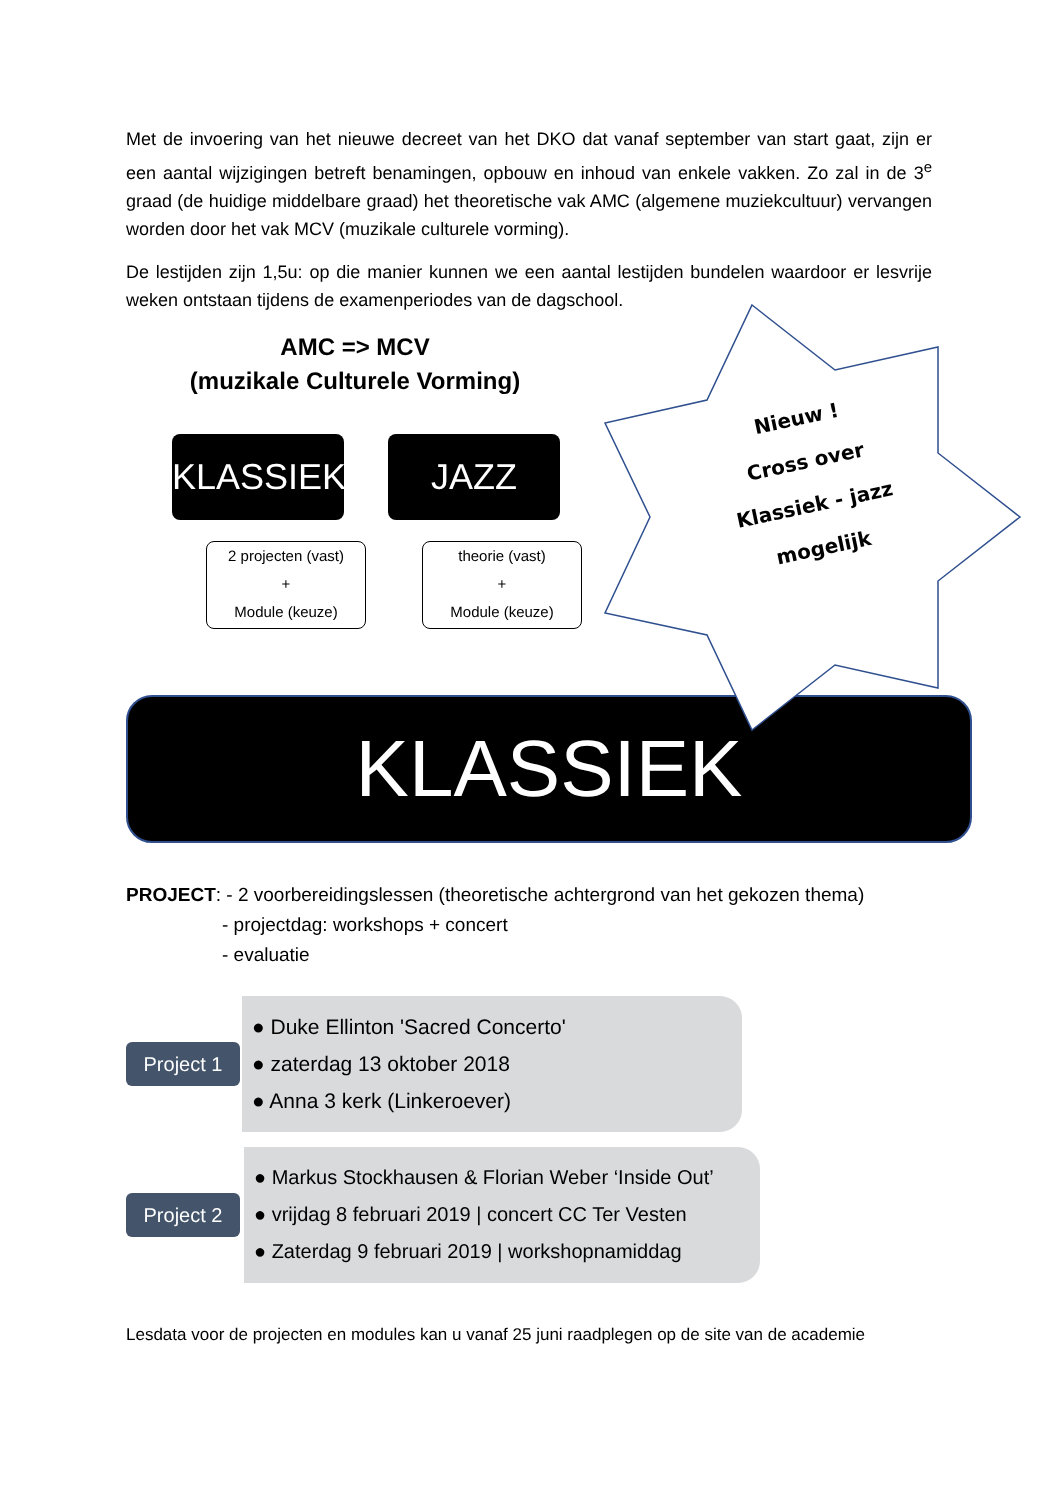Met de invoering van het nieuwe decreet van het DKO dat vanaf september van start gaat, zijn er een aantal wijzigingen betreft benamingen, opbouw en inhoud van enkele vakken. Zo zal in de 3<sup>e</sup> graad (de huidige middelbare graad) het theoretische vak AMC (algemene muziekcultuur) vervangen worden door het vak MCV (muzikale culturele vorming).
De lestijden zijn 1,5u: op die manier kunnen we een aantal lestijden bundelen waardoor er lesvrije weken ontstaan tijdens de examenperiodes van de dagschool.
AMC => MCV
(muzikale Culturele Vorming)
KLASSIEK
JAZZ
2 projecten (vast)
+
Module (keuze)
theorie (vast)
+
Module (keuze)
KLASSIEK
Nieuw !
Cross over
Klassiek - jazz
mogelijk
PROJECT: - 2 voorbereidingslessen (theoretische achtergrond van het gekozen thema)
- projectdag: workshops + concert
- evaluatie
Project 1
● Duke Ellinton 'Sacred Concerto'
● zaterdag 13 oktober 2018
● Anna 3 kerk (Linkeroever)
Project 2
● Markus Stockhausen & Florian Weber ‘Inside Out’
● vrijdag 8 februari 2019 | concert CC Ter Vesten
● Zaterdag 9 februari 2019 | workshopnamiddag
Lesdata voor de projecten en modules kan u vanaf 25 juni raadplegen op de site van de academie